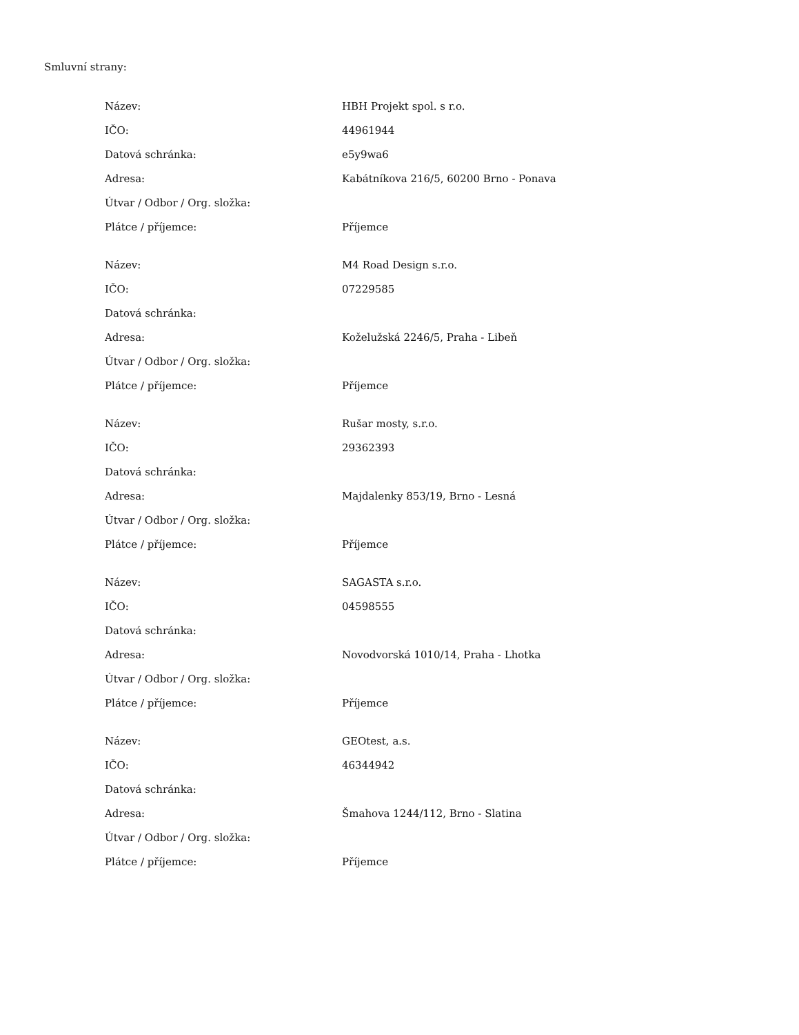Smluvní strany:
| Název: | HBH Projekt spol. s r.o. |
| IČO: | 44961944 |
| Datová schránka: | e5y9wa6 |
| Adresa: | Kabátníkova 216/5, 60200 Brno - Ponava |
| Útvar / Odbor / Org. složka: | |
| Plátce / příjemce: | Příjemce |
| Název: | M4 Road Design s.r.o. |
| IČO: | 07229585 |
| Datová schránka: | |
| Adresa: | Koželužská 2246/5, Praha - Libeň |
| Útvar / Odbor / Org. složka: | |
| Plátce / příjemce: | Příjemce |
| Název: | Rušar mosty, s.r.o. |
| IČO: | 29362393 |
| Datová schránka: | |
| Adresa: | Majdalenky 853/19, Brno - Lesná |
| Útvar / Odbor / Org. složka: | |
| Plátce / příjemce: | Příjemce |
| Název: | SAGASTA s.r.o. |
| IČO: | 04598555 |
| Datová schránka: | |
| Adresa: | Novodvorská 1010/14, Praha - Lhotka |
| Útvar / Odbor / Org. složka: | |
| Plátce / příjemce: | Příjemce |
| Název: | GEOtest, a.s. |
| IČO: | 46344942 |
| Datová schránka: | |
| Adresa: | Šmahova 1244/112, Brno - Slatina |
| Útvar / Odbor / Org. složka: | |
| Plátce / příjemce: | Příjemce |